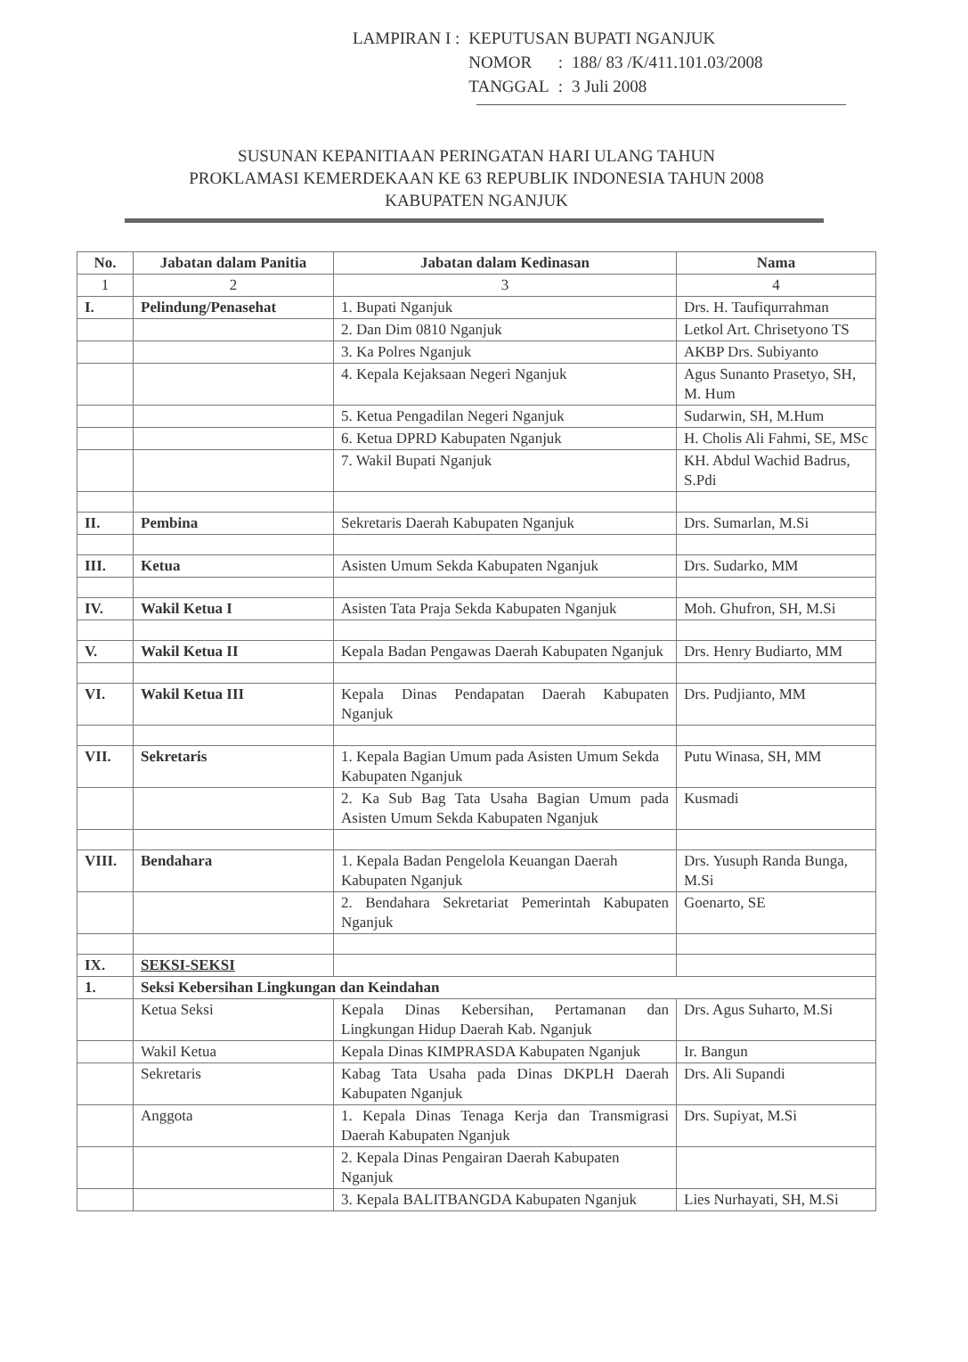| LAMPIRAN I : | KEPUTUSAN BUPATI NGANJUK | | |
| | NOMOR | : | 188/ 83 /K/411.101.03/2008 |
| | TANGGAL | : | 3 Juli 2008 |
SUSUNAN KEPANITIAAN PERINGATAN HARI ULANG TAHUN
PROKLAMASI KEMERDEKAAN KE 63 REPUBLIK INDONESIA TAHUN 2008
KABUPATEN NGANJUK
| No. | Jabatan dalam Panitia | Jabatan dalam Kedinasan | Nama |
| --- | --- | --- | --- |
| 1 | 2 | 3 | 4 |
| I. | Pelindung/Penasehat | 1. Bupati Nganjuk | Drs. H. Taufiqurrahman |
| | | 2. Dan Dim 0810 Nganjuk | Letkol Art. Chrisetyono TS |
| | | 3. Ka Polres Nganjuk | AKBP Drs. Subiyanto |
| | | 4. Kepala Kejaksaan Negeri Nganjuk | Agus Sunanto Prasetyo, SH, M. Hum |
| | | 5. Ketua Pengadilan Negeri Nganjuk | Sudarwin, SH, M.Hum |
| | | 6. Ketua DPRD Kabupaten Nganjuk | H. Cholis Ali Fahmi, SE, MSc |
| | | 7. Wakil Bupati Nganjuk | KH. Abdul Wachid Badrus, S.Pdi |
| II. | Pembina | Sekretaris Daerah Kabupaten Nganjuk | Drs. Sumarlan, M.Si |
| III. | Ketua | Asisten Umum Sekda Kabupaten Nganjuk | Drs. Sudarko, MM |
| IV. | Wakil Ketua I | Asisten Tata Praja Sekda Kabupaten Nganjuk | Moh. Ghufron, SH, M.Si |
| V. | Wakil Ketua II | Kepala Badan Pengawas Daerah Kabupaten Nganjuk | Drs. Henry Budiarto, MM |
| VI. | Wakil Ketua III | Kepala Dinas Pendapatan Daerah Kabupaten Nganjuk | Drs. Pudjianto, MM |
| VII. | Sekretaris | 1. Kepala Bagian Umum pada Asisten Umum Sekda Kabupaten Nganjuk | Putu Winasa, SH, MM |
| | | 2. Ka Sub Bag Tata Usaha Bagian Umum pada Asisten Umum Sekda Kabupaten Nganjuk | Kusmadi |
| VIII. | Bendahara | 1. Kepala Badan Pengelola Keuangan Daerah Kabupaten Nganjuk | Drs. Yusuph Randa Bunga, M.Si |
| | | 2. Bendahara Sekretariat Pemerintah Kabupaten Nganjuk | Goenarto, SE |
| IX. | SEKSI-SEKSI | | |
| 1. | Seksi Kebersihan Lingkungan dan Keindahan | | |
| | Ketua Seksi | Kepala Dinas Kebersihan, Pertamanan dan Lingkungan Hidup Daerah Kab. Nganjuk | Drs. Agus Suharto, M.Si |
| | Wakil Ketua | Kepala Dinas KIMPRASDA Kabupaten Nganjuk | Ir. Bangun |
| | Sekretaris | Kabag Tata Usaha pada Dinas DKPLH Daerah Kabupaten Nganjuk | Drs. Ali Supandi |
| | Anggota | 1. Kepala Dinas Tenaga Kerja dan Transmigrasi Daerah Kabupaten Nganjuk | Drs. Supiyat, M.Si |
| | | 2. Kepala Dinas Pengairan Daerah Kabupaten Nganjuk | |
| | | 3. Kepala BALITBANGDA Kabupaten Nganjuk | Lies Nurhayati, SH, M.Si |